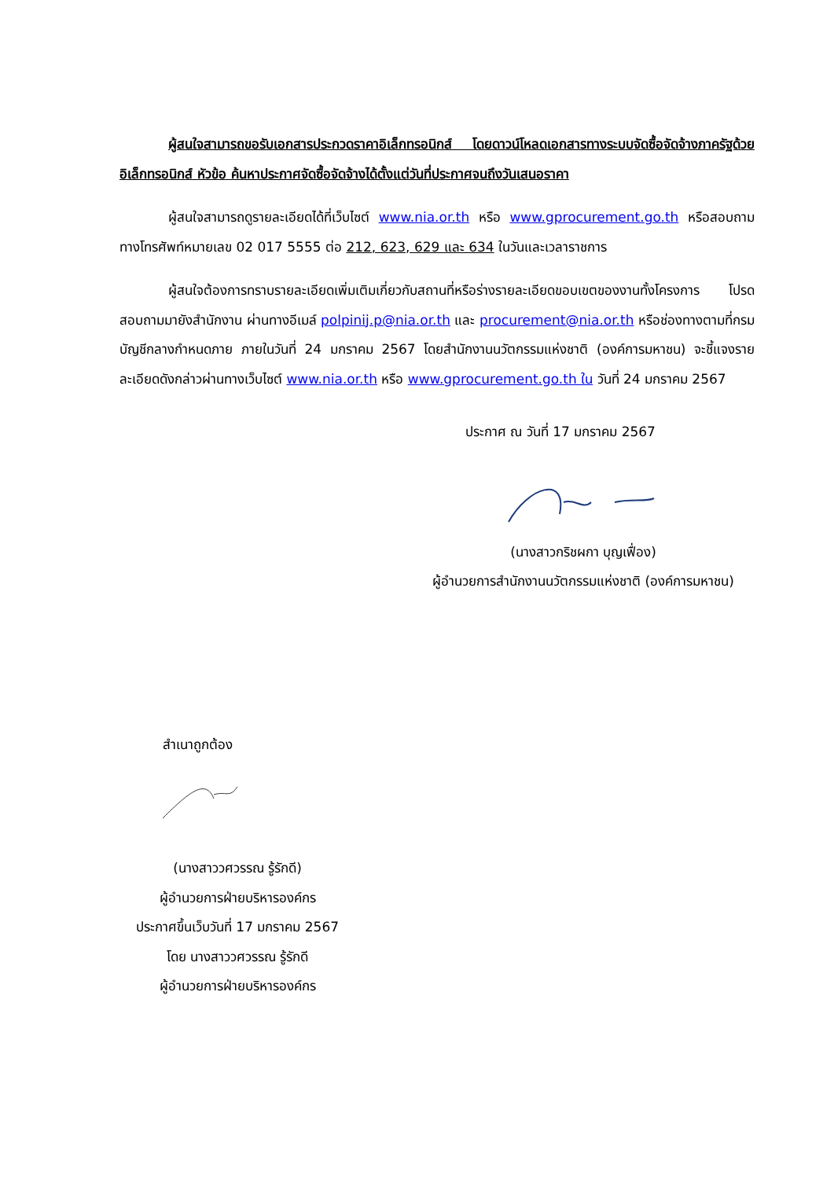ผู้สนใจสามารถขอรับเอกสารประกวดราคาอิเล็กทรอนิกส์ โดยดาวน์โหลดเอกสารทางระบบจัดซื้อจัดจ้างภาครัฐด้วยอิเล็กทรอนิกส์ หัวข้อ ค้นหาประกาศจัดซื้อจัดจ้างได้ตั้งแต่วันที่ประกาศจนถึงวันเสนอราคา
ผู้สนใจสามารถดูรายละเอียดได้ที่เว็บไซต์ www.nia.or.th หรือ www.gprocurement.go.th หรือสอบถามทางโทรศัพท์หมายเลข 02 017 5555 ต่อ 212, 623, 629 และ 634 ในวันและเวลาราชการ
ผู้สนใจต้องการทราบรายละเอียดเพิ่มเติมเกี่ยวกับสถานที่หรือร่างรายละเอียดขอบเขตของงานทั้งโครงการ โปรดสอบถามมายังสำนักงาน ผ่านทางอีเมล์ polpinij.p@nia.or.th และ procurement@nia.or.th หรือช่องทางตามที่กรมบัญชีกลางกำหนดภาย ภายในวันที่ 24 มกราคม 2567 โดยสำนักงานนวัตกรรมแห่งชาติ (องค์การมหาชน) จะชี้แจงรายละเอียดดังกล่าวผ่านทางเว็บไซต์ www.nia.or.th หรือ www.gprocurement.go.th ใน วันที่ 24 มกราคม 2567
ประกาศ ณ วันที่ 17 มกราคม 2567
(นางสาวกริชผกา บุญเฟื่อง)
ผู้อำนวยการสำนักงานนวัตกรรมแห่งชาติ (องค์การมหาชน)
สำเนาถูกต้อง
(นางสาววศวรรณ รู้รักดี)
ผู้อำนวยการฝ่ายบริหารองค์กร
ประกาศขึ้นเว็บวันที่ 17 มกราคม 2567
โดย นางสาววศวรรณ รู้รักดี
ผู้อำนวยการฝ่ายบริหารองค์กร